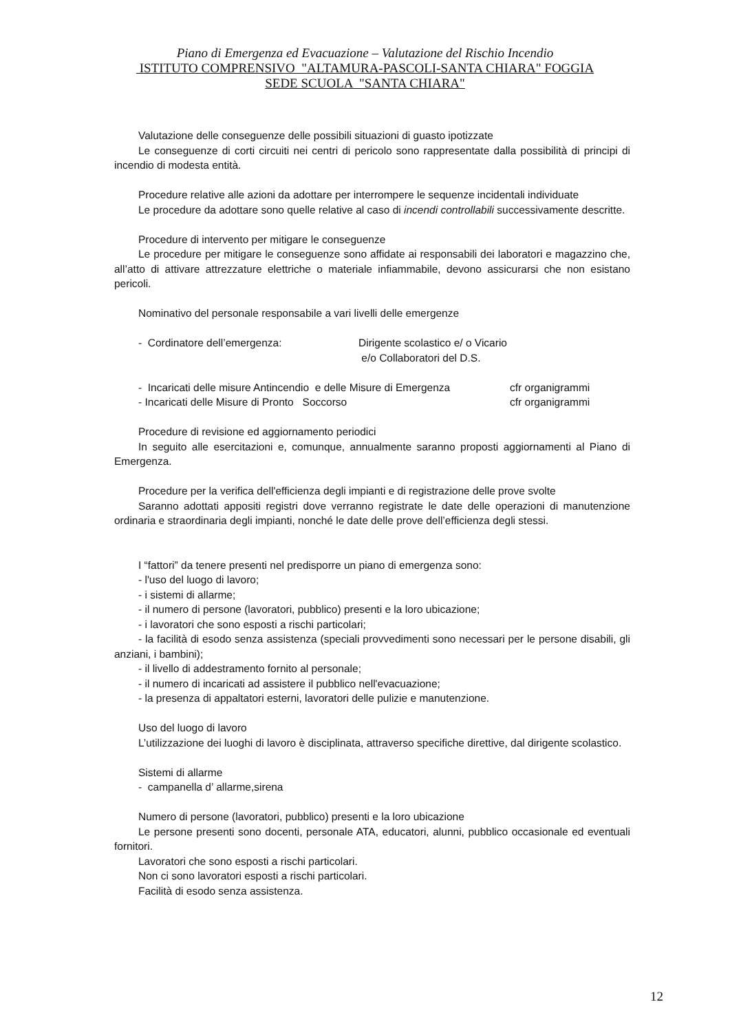Piano di Emergenza ed Evacuazione – Valutazione del Rischio Incendio
ISTITUTO COMPRENSIVO "ALTAMURA-PASCOLI-SANTA CHIARA" FOGGIA
SEDE SCUOLA "SANTA CHIARA"
Valutazione delle conseguenze delle possibili situazioni di guasto ipotizzate
Le conseguenze di corti circuiti nei centri di pericolo sono rappresentate dalla possibilità di principi di incendio di modesta entità.
Procedure relative alle azioni da adottare per interrompere le sequenze incidentali individuate
Le procedure da adottare sono quelle relative al caso di incendi controllabili successivamente descritte.
Procedure di intervento per mitigare le conseguenze
Le procedure per mitigare le conseguenze sono affidate ai responsabili dei laboratori e magazzino che, all’atto di attivare attrezzature elettriche o materiale infiammabile, devono assicurarsi che non esistano pericoli.
Nominativo del personale responsabile a vari livelli delle emergenze
- Cordinatore dell’emergenza: Dirigente scolastico e/ o Vicario
e/o Collaboratori del D.S.
- Incaricati delle misure Antincendio e delle Misure di Emergenza cfr organigrammi
- Incaricati delle Misure di Pronto Soccorso cfr organigrammi
Procedure di revisione ed aggiornamento periodici
In seguito alle esercitazioni e, comunque, annualmente saranno proposti aggiornamenti al Piano di Emergenza.
Procedure per la verifica dell'efficienza degli impianti e di registrazione delle prove svolte
Saranno adottati appositi registri dove verranno registrate le date delle operazioni di manutenzione ordinaria e straordinaria degli impianti, nonché le date delle prove dell’efficienza degli stessi.
I “fattori” da tenere presenti nel predisporre un piano di emergenza sono:
- l'uso del luogo di lavoro;
- i sistemi di allarme;
- il numero di persone (lavoratori, pubblico) presenti e la loro ubicazione;
- i lavoratori che sono esposti a rischi particolari;
- la facilità di esodo senza assistenza (speciali provvedimenti sono necessari per le persone disabili, gli anziani, i bambini);
- il livello di addestramento fornito al personale;
- il numero di incaricati ad assistere il pubblico nell'evacuazione;
- la presenza di appaltatori esterni, lavoratori delle pulizie e manutenzione.
Uso del luogo di lavoro
L’utilizzazione dei luoghi di lavoro è disciplinata, attraverso specifiche direttive, dal dirigente scolastico.
Sistemi di allarme
- campanella d’ allarme,sirena
Numero di persone (lavoratori, pubblico) presenti e la loro ubicazione
Le persone presenti sono docenti, personale ATA, educatori, alunni, pubblico occasionale ed eventuali fornitori.
Lavoratori che sono esposti a rischi particolari.
Non ci sono lavoratori esposti a rischi particolari.
Facilità di esodo senza assistenza.
12